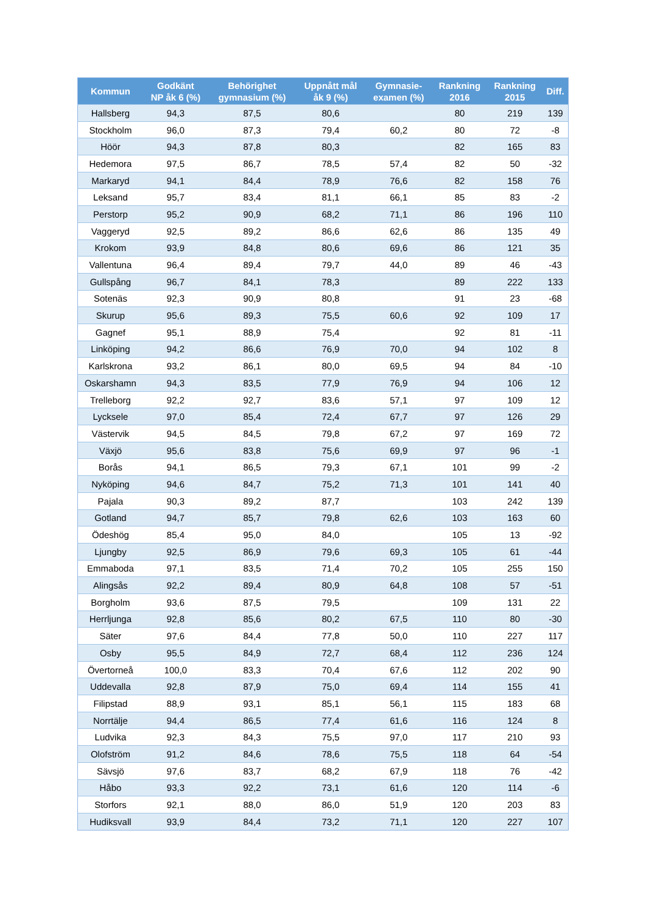| Kommun | Godkänt NP åk 6 (%) | Behörighet gymnasium (%) | Uppnått mål åk 9 (%) | Gymnasie- examen (%) | Rankning 2016 | Rankning 2015 | Diff. |
| --- | --- | --- | --- | --- | --- | --- | --- |
| Hallsberg | 94,3 | 87,5 | 80,6 | | 80 | 219 | 139 |
| Stockholm | 96,0 | 87,3 | 79,4 | 60,2 | 80 | 72 | -8 |
| Höör | 94,3 | 87,8 | 80,3 | | 82 | 165 | 83 |
| Hedemora | 97,5 | 86,7 | 78,5 | 57,4 | 82 | 50 | -32 |
| Markaryd | 94,1 | 84,4 | 78,9 | 76,6 | 82 | 158 | 76 |
| Leksand | 95,7 | 83,4 | 81,1 | 66,1 | 85 | 83 | -2 |
| Perstorp | 95,2 | 90,9 | 68,2 | 71,1 | 86 | 196 | 110 |
| Vaggeryd | 92,5 | 89,2 | 86,6 | 62,6 | 86 | 135 | 49 |
| Krokom | 93,9 | 84,8 | 80,6 | 69,6 | 86 | 121 | 35 |
| Vallentuna | 96,4 | 89,4 | 79,7 | 44,0 | 89 | 46 | -43 |
| Gullspång | 96,7 | 84,1 | 78,3 | | 89 | 222 | 133 |
| Sotenäs | 92,3 | 90,9 | 80,8 | | 91 | 23 | -68 |
| Skurup | 95,6 | 89,3 | 75,5 | 60,6 | 92 | 109 | 17 |
| Gagnef | 95,1 | 88,9 | 75,4 | | 92 | 81 | -11 |
| Linköping | 94,2 | 86,6 | 76,9 | 70,0 | 94 | 102 | 8 |
| Karlskrona | 93,2 | 86,1 | 80,0 | 69,5 | 94 | 84 | -10 |
| Oskarshamn | 94,3 | 83,5 | 77,9 | 76,9 | 94 | 106 | 12 |
| Trelleborg | 92,2 | 92,7 | 83,6 | 57,1 | 97 | 109 | 12 |
| Lycksele | 97,0 | 85,4 | 72,4 | 67,7 | 97 | 126 | 29 |
| Västervik | 94,5 | 84,5 | 79,8 | 67,2 | 97 | 169 | 72 |
| Växjö | 95,6 | 83,8 | 75,6 | 69,9 | 97 | 96 | -1 |
| Borås | 94,1 | 86,5 | 79,3 | 67,1 | 101 | 99 | -2 |
| Nyköping | 94,6 | 84,7 | 75,2 | 71,3 | 101 | 141 | 40 |
| Pajala | 90,3 | 89,2 | 87,7 | | 103 | 242 | 139 |
| Gotland | 94,7 | 85,7 | 79,8 | 62,6 | 103 | 163 | 60 |
| Ödeshög | 85,4 | 95,0 | 84,0 | | 105 | 13 | -92 |
| Ljungby | 92,5 | 86,9 | 79,6 | 69,3 | 105 | 61 | -44 |
| Emmaboda | 97,1 | 83,5 | 71,4 | 70,2 | 105 | 255 | 150 |
| Alingsås | 92,2 | 89,4 | 80,9 | 64,8 | 108 | 57 | -51 |
| Borgholm | 93,6 | 87,5 | 79,5 | | 109 | 131 | 22 |
| Herrljunga | 92,8 | 85,6 | 80,2 | 67,5 | 110 | 80 | -30 |
| Säter | 97,6 | 84,4 | 77,8 | 50,0 | 110 | 227 | 117 |
| Osby | 95,5 | 84,9 | 72,7 | 68,4 | 112 | 236 | 124 |
| Övertorneå | 100,0 | 83,3 | 70,4 | 67,6 | 112 | 202 | 90 |
| Uddevalla | 92,8 | 87,9 | 75,0 | 69,4 | 114 | 155 | 41 |
| Filipstad | 88,9 | 93,1 | 85,1 | 56,1 | 115 | 183 | 68 |
| Norrtälje | 94,4 | 86,5 | 77,4 | 61,6 | 116 | 124 | 8 |
| Ludvika | 92,3 | 84,3 | 75,5 | 97,0 | 117 | 210 | 93 |
| Olofström | 91,2 | 84,6 | 78,6 | 75,5 | 118 | 64 | -54 |
| Sävsjö | 97,6 | 83,7 | 68,2 | 67,9 | 118 | 76 | -42 |
| Håbo | 93,3 | 92,2 | 73,1 | 61,6 | 120 | 114 | -6 |
| Storfors | 92,1 | 88,0 | 86,0 | 51,9 | 120 | 203 | 83 |
| Hudiksvall | 93,9 | 84,4 | 73,2 | 71,1 | 120 | 227 | 107 |